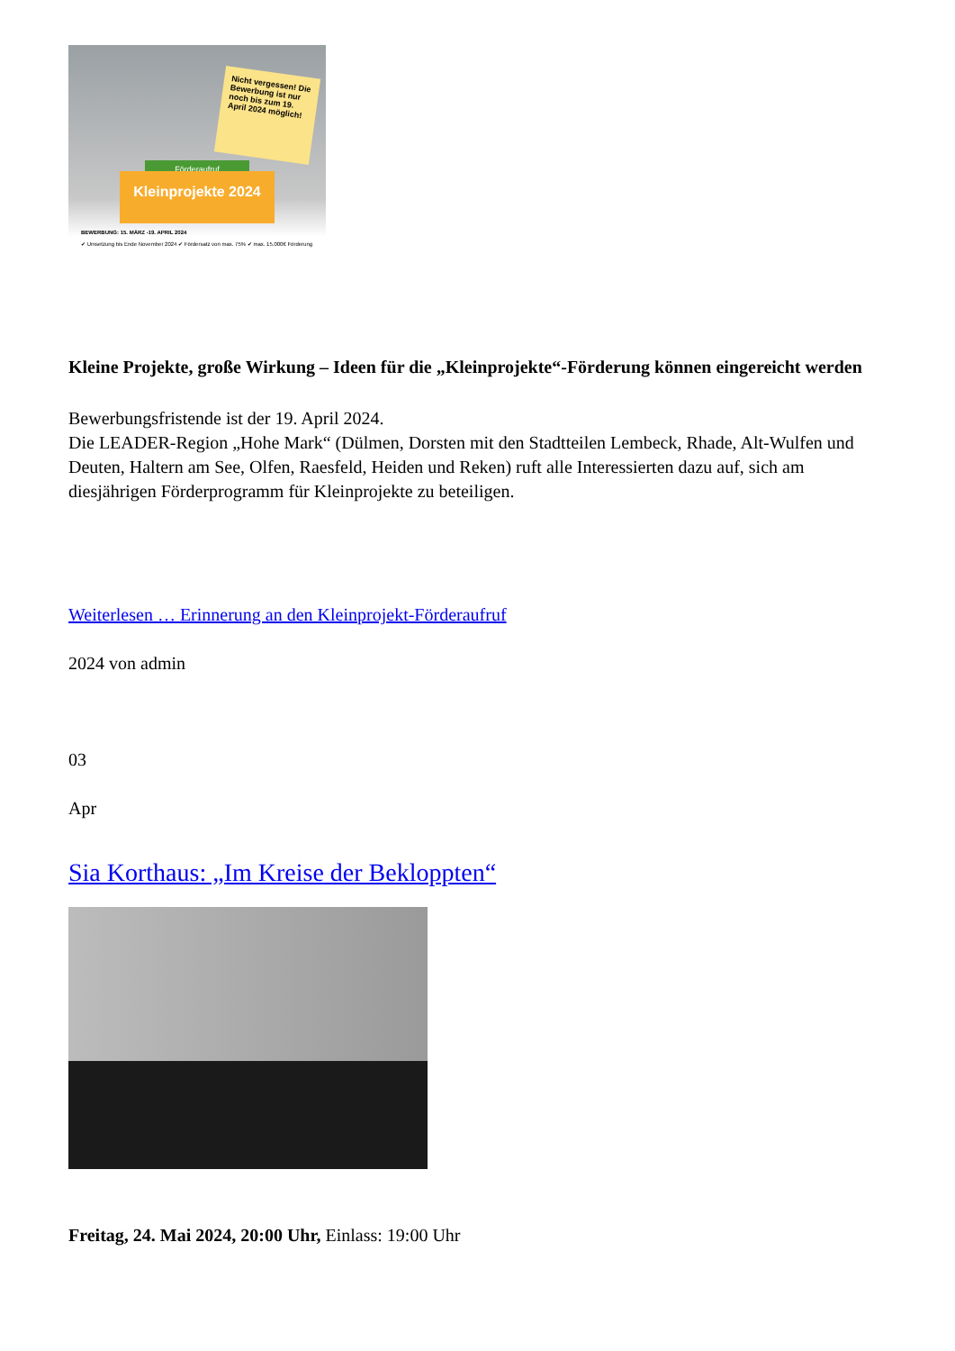Nicht vergessen! Die Bewerbung ist nur noch bis zum 19. April 2024 möglich!
Förderaufruf
Kleinprojekte 2024
BEWERBUNG: 15. MÄRZ -19. APRIL 2024
✔ Umsetzung bis Ende November 2024 ✔ Fördersatz von max. 75% ✔ max. 15.000€ Förderung
Kleine Projekte, große Wirkung – Ideen für die „Kleinprojekte“-Förderung können eingereicht werden
Bewerbungsfristende ist der 19. April 2024.
Die LEADER-Region „Hohe Mark“ (Dülmen, Dorsten mit den Stadtteilen Lembeck, Rhade, Alt-Wulfen und Deuten, Haltern am See, Olfen, Raesfeld, Heiden und Reken) ruft alle Interessierten dazu auf, sich am diesjährigen Förderprogramm für Kleinprojekte zu beteiligen.
Weiterlesen … Erinnerung an den Kleinprojekt-Förderaufruf
2024 von admin
03
Apr
Sia Korthaus: „Im Kreise der Bekloppten“
Freitag, 24. Mai 2024, 20:00 Uhr, Einlass: 19:00 Uhr